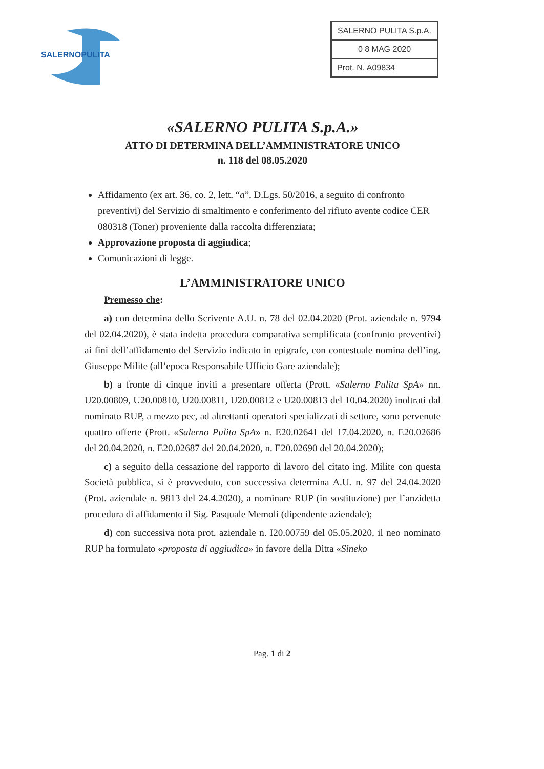SALERNOPULITA
SALERNO PULITA S.p.A.
0 8 MAG 2020
Prot. N. A09834
«SALERNO PULITA S.p.A.»
ATTO DI DETERMINA DELL’AMMINISTRATORE UNICO
n. 118 del 08.05.2020
Affidamento (ex art. 36, co. 2, lett. “a”, D.Lgs. 50/2016, a seguito di confronto preventivi) del Servizio di smaltimento e conferimento del rifiuto avente codice CER 080318 (Toner) proveniente dalla raccolta differenziata;
Approvazione proposta di aggiudica;
Comunicazioni di legge.
L’AMMINISTRATORE UNICO
Premesso che:
a) con determina dello Scrivente A.U. n. 78 del 02.04.2020 (Prot. aziendale n. 9794 del 02.04.2020), è stata indetta procedura comparativa semplificata (confronto preventivi) ai fini dell’affidamento del Servizio indicato in epigrafe, con contestuale nomina dell’ing. Giuseppe Milite (all’epoca Responsabile Ufficio Gare aziendale);
b) a fronte di cinque inviti a presentare offerta (Prott. «Salerno Pulita SpA» nn. U20.00809, U20.00810, U20.00811, U20.00812 e U20.00813 del 10.04.2020) inoltrati dal nominato RUP, a mezzo pec, ad altrettanti operatori specializzati di settore, sono pervenute quattro offerte (Prott. «Salerno Pulita SpA» n. E20.02641 del 17.04.2020, n. E20.02686 del 20.04.2020, n. E20.02687 del 20.04.2020, n. E20.02690 del 20.04.2020);
c) a seguito della cessazione del rapporto di lavoro del citato ing. Milite con questa Società pubblica, si è provveduto, con successiva determina A.U. n. 97 del 24.04.2020 (Prot. aziendale n. 9813 del 24.4.2020), a nominare RUP (in sostituzione) per l’anzidetta procedura di affidamento il Sig. Pasquale Memoli (dipendente aziendale);
d) con successiva nota prot. aziendale n. I20.00759 del 05.05.2020, il neo nominato RUP ha formulato «proposta di aggiudica» in favore della Ditta «Sineko
Pag. 1 di 2